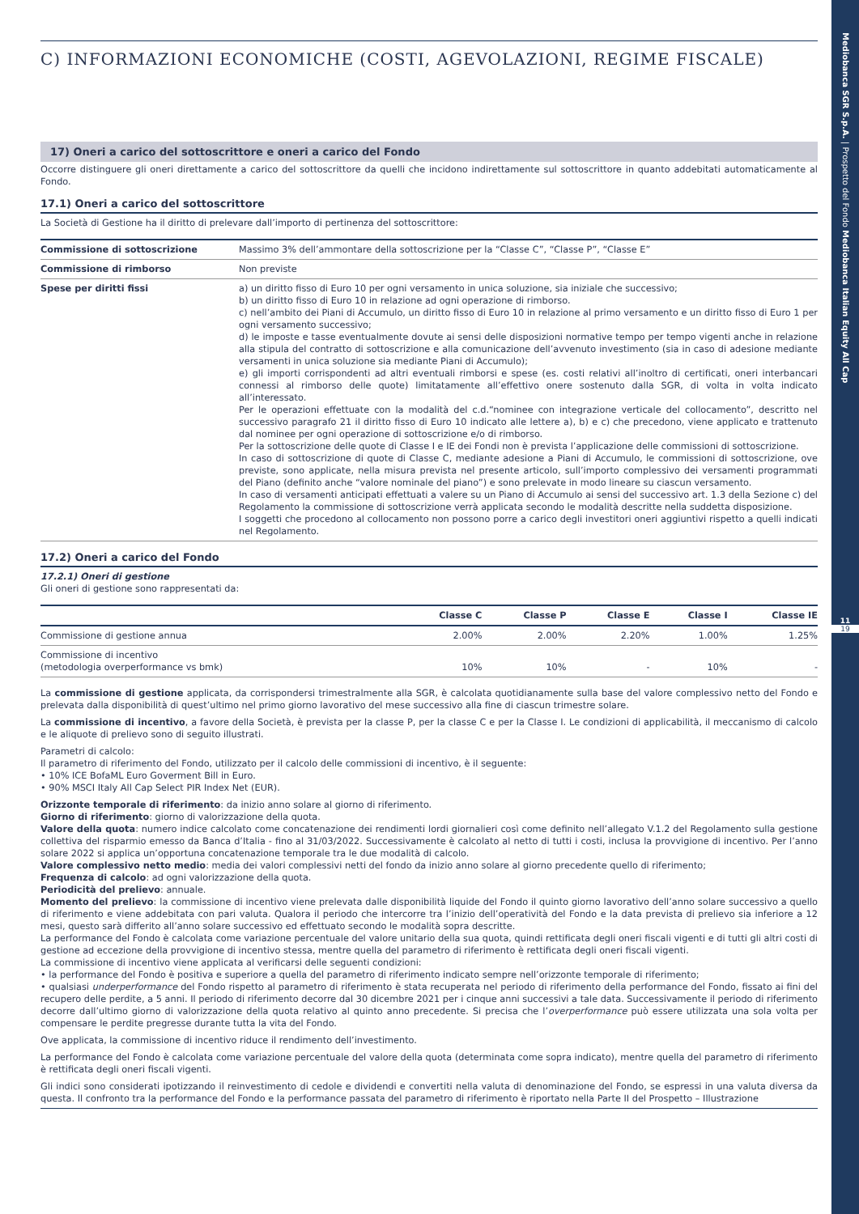Mediobanca SGR S.p.A. | Prospetto del Fondo Mediobanca Italian Equity All Cap
11
19
C) INFORMAZIONI ECONOMICHE (COSTI, AGEVOLAZIONI, REGIME FISCALE)
17) Oneri a carico del sottoscrittore e oneri a carico del Fondo
Occorre distinguere gli oneri direttamente a carico del sottoscrittore da quelli che incidono indirettamente sul sottoscrittore in quanto addebitati automaticamente al Fondo.
17.1) Oneri a carico del sottoscrittore
La Società di Gestione ha il diritto di prelevare dall’importo di pertinenza del sottoscrittore:
| Commissione di sottoscrizione | Massimo 3% dell’ammontare della sottoscrizione per la “Classe C”, “Classe P”, “Classe E” |
| Commissione di rimborso | Non previste |
| Spese per diritti fissi | a) un diritto fisso di Euro 10 per ogni versamento in unica soluzione, sia iniziale che successivo; b) un diritto fisso di Euro 10 in relazione ad ogni operazione di rimborso. c) nell’ambito dei Piani di Accumulo, un diritto fisso di Euro 10 in relazione al primo versamento e un diritto fisso di Euro 1 per ogni versamento successivo; d) le imposte e tasse eventualmente dovute ai sensi delle disposizioni normative tempo per tempo vigenti anche in relazione alla stipula del contratto di sottoscrizione e alla comunicazione dell’avvenuto investimento (sia in caso di adesione mediante versamenti in unica soluzione sia mediante Piani di Accumulo); e) gli importi corrispondenti ad altri eventuali rimborsi e spese (es. costi relativi all’inoltro di certificati, oneri interbancari connessi al rimborso delle quote) limitatamente all’effettivo onere sostenuto dalla SGR, di volta in volta indicato all’interessato. Per le operazioni effettuate con la modalità del c.d.“nominee con integrazione verticale del collocamento”, descritto nel successivo paragrafo 21 il diritto fisso di Euro 10 indicato alle lettere a), b) e c) che precedono, viene applicato e trattenuto dal nominee per ogni operazione di sottoscrizione e/o di rimborso. Per la sottoscrizione delle quote di Classe I e IE dei Fondi non è prevista l’applicazione delle commissioni di sottoscrizione. In caso di sottoscrizione di quote di Classe C, mediante adesione a Piani di Accumulo, le commissioni di sottoscrizione, ove previste, sono applicate, nella misura prevista nel presente articolo, sull’importo complessivo dei versamenti programmati del Piano (definito anche “valore nominale del piano”) e sono prelevate in modo lineare su ciascun versamento. In caso di versamenti anticipati effettuati a valere su un Piano di Accumulo ai sensi del successivo art. 1.3 della Sezione c) del Regolamento la commissione di sottoscrizione verrà applicata secondo le modalità descritte nella suddetta disposizione. I soggetti che procedono al collocamento non possono porre a carico degli investitori oneri aggiuntivi rispetto a quelli indicati nel Regolamento. |
17.2) Oneri a carico del Fondo
17.2.1) Oneri di gestione
Gli oneri di gestione sono rappresentati da:
| | Classe C | Classe P | Classe E | Classe I | Classe IE |
| --- | --- | --- | --- | --- | --- |
| Commissione di gestione annua | 2.00% | 2.00% | 2.20% | 1.00% | 1.25% |
| Commissione di incentivo (metodologia overperformance vs bmk) | 10% | 10% | - | 10% | - |
La commissione di gestione applicata, da corrispondersi trimestralmente alla SGR, è calcolata quotidianamente sulla base del valore complessivo netto del Fondo e prelevata dalla disponibilità di quest’ultimo nel primo giorno lavorativo del mese successivo alla fine di ciascun trimestre solare.
La commissione di incentivo, a favore della Società, è prevista per la classe P, per la classe C e per la Classe I. Le condizioni di applicabilità, il meccanismo di calcolo e le aliquote di prelievo sono di seguito illustrati.
Parametri di calcolo:
Il parametro di riferimento del Fondo, utilizzato per il calcolo delle commissioni di incentivo, è il seguente:
• 10% ICE BofaML Euro Goverment Bill in Euro.
• 90% MSCI Italy All Cap Select PIR Index Net (EUR).
Orizzonte temporale di riferimento: da inizio anno solare al giorno di riferimento.
Giorno di riferimento: giorno di valorizzazione della quota.
Valore della quota: numero indice calcolato come concatenazione dei rendimenti lordi giornalieri così come definito nell’allegato V.1.2 del Regolamento sulla gestione collettiva del risparmio emesso da Banca d’Italia - fino al 31/03/2022. Successivamente è calcolato al netto di tutti i costi, inclusa la provvigione di incentivo. Per l’anno solare 2022 si applica un’opportuna concatenazione temporale tra le due modalità di calcolo.
Valore complessivo netto medio: media dei valori complessivi netti del fondo da inizio anno solare al giorno precedente quello di riferimento;
Frequenza di calcolo: ad ogni valorizzazione della quota.
Periodicità del prelievo: annuale.
Momento del prelievo: la commissione di incentivo viene prelevata dalle disponibilità liquide del Fondo il quinto giorno lavorativo dell’anno solare successivo a quello di riferimento e viene addebitata con pari valuta. Qualora il periodo che intercorre tra l’inizio dell’operatività del Fondo e la data prevista di prelievo sia inferiore a 12 mesi, questo sarà differito all’anno solare successivo ed effettuato secondo le modalità sopra descritte.
La performance del Fondo è calcolata come variazione percentuale del valore unitario della sua quota, quindi rettificata degli oneri fiscali vigenti e di tutti gli altri costi di gestione ad eccezione della provvigione di incentivo stessa, mentre quella del parametro di riferimento è rettificata degli oneri fiscali vigenti.
La commissione di incentivo viene applicata al verificarsi delle seguenti condizioni:
• la performance del Fondo è positiva e superiore a quella del parametro di riferimento indicato sempre nell’orizzonte temporale di riferimento;
• qualsiasi underperformance del Fondo rispetto al parametro di riferimento è stata recuperata nel periodo di riferimento della performance del Fondo, fissato ai fini del recupero delle perdite, a 5 anni. Il periodo di riferimento decorre dal 30 dicembre 2021 per i cinque anni successivi a tale data. Successivamente il periodo di riferimento decorre dall’ultimo giorno di valorizzazione della quota relativo al quinto anno precedente. Si precisa che l’overperformance può essere utilizzata una sola volta per compensare le perdite pregresse durante tutta la vita del Fondo.
Ove applicata, la commissione di incentivo riduce il rendimento dell’investimento.
La performance del Fondo è calcolata come variazione percentuale del valore della quota (determinata come sopra indicato), mentre quella del parametro di riferimento è rettificata degli oneri fiscali vigenti.
Gli indici sono considerati ipotizzando il reinvestimento di cedole e dividendi e convertiti nella valuta di denominazione del Fondo, se espressi in una valuta diversa da questa. Il confronto tra la performance del Fondo e la performance passata del parametro di riferimento è riportato nella Parte II del Prospetto – Illustrazione